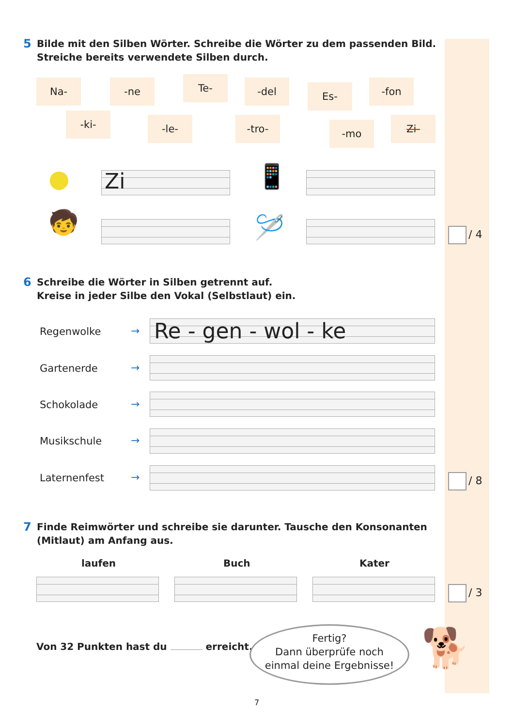5 Bilde mit den Silben Wörter. Schreibe die Wörter zu dem passenden Bild.
Streiche bereits verwendete Silben durch.
Na- -ne Te- -del Es- -fon
-ki- -le- -tro- -mo Zi-
● Zi 📱
🧒 🪡 / 4
6 Schreibe die Wörter in Silben getrennt auf.
Kreise in jeder Silbe den Vokal (Selbstlaut) ein.
Regenwolke →
Re - gen - wol - ke
Gartenerde →
Schokolade →
Musikschule →
Laternenfest → / 8
7 Finde Reimwörter und schreibe sie darunter. Tausche den Konsonanten
(Mitlaut) am Anfang aus.
laufen Buch Kater
/ 3
Von 32 Punkten hast du erreicht.
Fertig?
Dann überprüfe noch
einmal deine Ergebnisse!
🐕
7